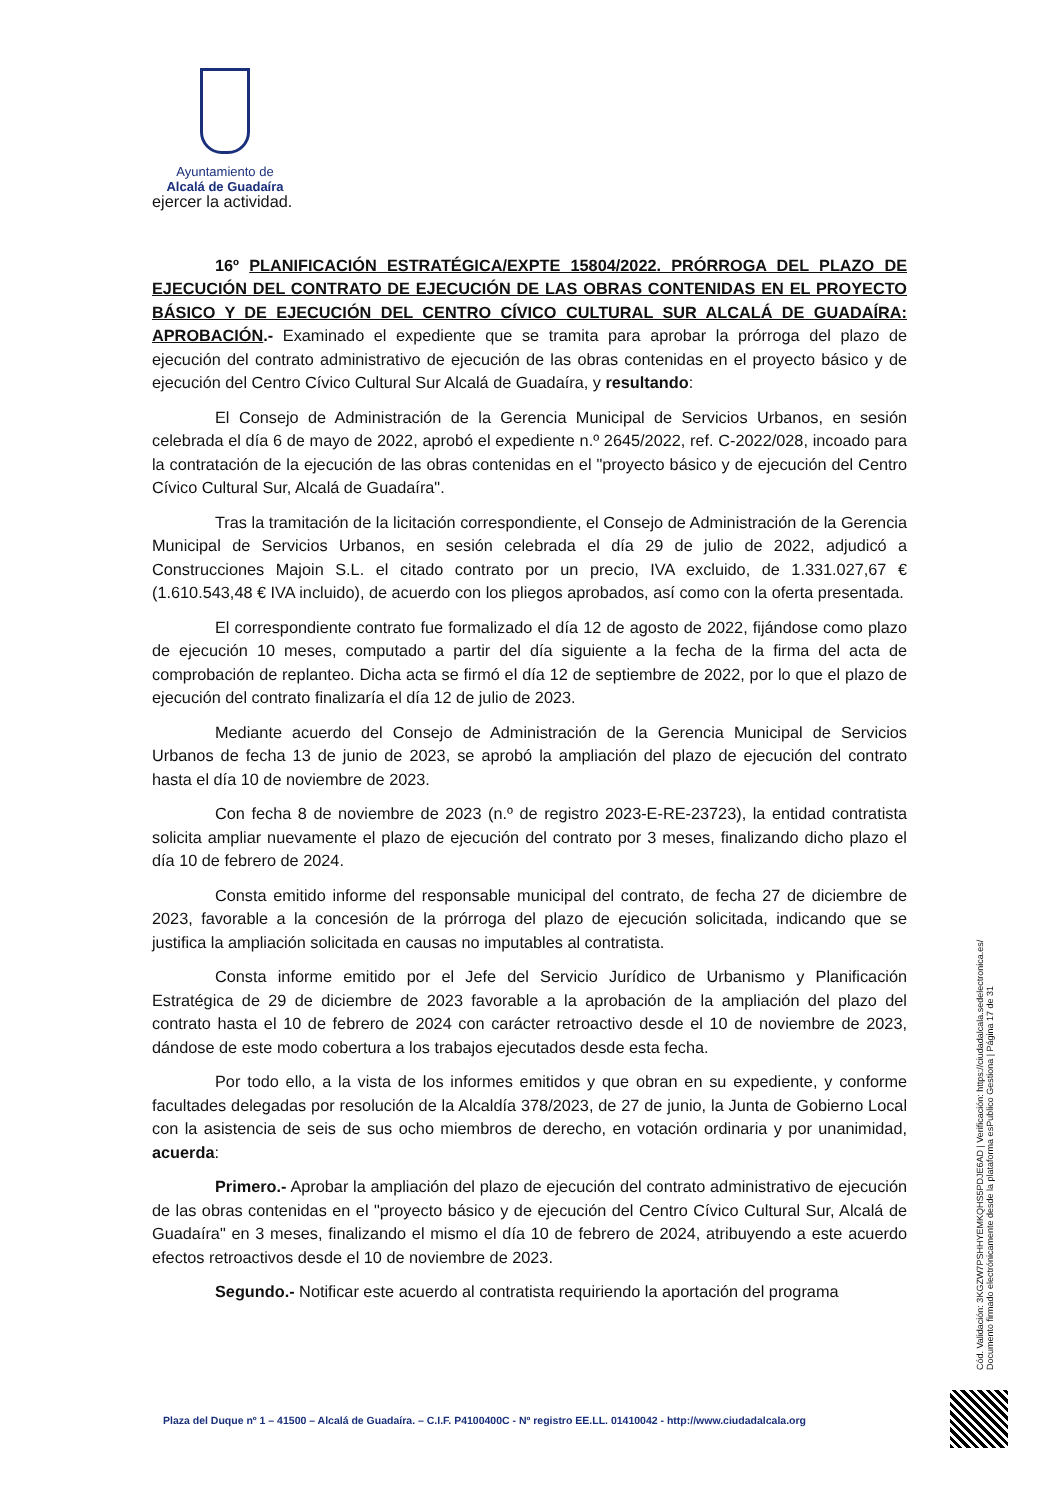Ayuntamiento de
Alcalá de Guadaíra
ejercer la actividad.
16º PLANIFICACIÓN ESTRATÉGICA/EXPTE 15804/2022. PRÓRROGA DEL PLAZO DE EJECUCIÓN DEL CONTRATO DE EJECUCIÓN DE LAS OBRAS CONTENIDAS EN EL PROYECTO BÁSICO Y DE EJECUCIÓN DEL CENTRO CÍVICO CULTURAL SUR ALCALÁ DE GUADAÍRA: APROBACIÓN.- Examinado el expediente que se tramita para aprobar la prórroga del plazo de ejecución del contrato administrativo de ejecución de las obras contenidas en el proyecto básico y de ejecución del Centro Cívico Cultural Sur Alcalá de Guadaíra, y resultando:
El Consejo de Administración de la Gerencia Municipal de Servicios Urbanos, en sesión celebrada el día 6 de mayo de 2022, aprobó el expediente n.º 2645/2022, ref. C-2022/028, incoado para la contratación de la ejecución de las obras contenidas en el "proyecto básico y de ejecución del Centro Cívico Cultural Sur, Alcalá de Guadaíra".
Tras la tramitación de la licitación correspondiente, el Consejo de Administración de la Gerencia Municipal de Servicios Urbanos, en sesión celebrada el día 29 de julio de 2022, adjudicó a Construcciones Majoin S.L. el citado contrato por un precio, IVA excluido, de 1.331.027,67 € (1.610.543,48 € IVA incluido), de acuerdo con los pliegos aprobados, así como con la oferta presentada.
El correspondiente contrato fue formalizado el día 12 de agosto de 2022, fijándose como plazo de ejecución 10 meses, computado a partir del día siguiente a la fecha de la firma del acta de comprobación de replanteo. Dicha acta se firmó el día 12 de septiembre de 2022, por lo que el plazo de ejecución del contrato finalizaría el día 12 de julio de 2023.
Mediante acuerdo del Consejo de Administración de la Gerencia Municipal de Servicios Urbanos de fecha 13 de junio de 2023, se aprobó la ampliación del plazo de ejecución del contrato hasta el día 10 de noviembre de 2023.
Con fecha 8 de noviembre de 2023 (n.º de registro 2023-E-RE-23723), la entidad contratista solicita ampliar nuevamente el plazo de ejecución del contrato por 3 meses, finalizando dicho plazo el día 10 de febrero de 2024.
Consta emitido informe del responsable municipal del contrato, de fecha 27 de diciembre de 2023, favorable a la concesión de la prórroga del plazo de ejecución solicitada, indicando que se justifica la ampliación solicitada en causas no imputables al contratista.
Consta informe emitido por el Jefe del Servicio Jurídico de Urbanismo y Planificación Estratégica de 29 de diciembre de 2023 favorable a la aprobación de la ampliación del plazo del contrato hasta el 10 de febrero de 2024 con carácter retroactivo desde el 10 de noviembre de 2023, dándose de este modo cobertura a los trabajos ejecutados desde esta fecha.
Por todo ello, a la vista de los informes emitidos y que obran en su expediente, y conforme facultades delegadas por resolución de la Alcaldía 378/2023, de 27 de junio, la Junta de Gobierno Local con la asistencia de seis de sus ocho miembros de derecho, en votación ordinaria y por unanimidad, acuerda:
Primero.- Aprobar la ampliación del plazo de ejecución del contrato administrativo de ejecución de las obras contenidas en el "proyecto básico y de ejecución del Centro Cívico Cultural Sur, Alcalá de Guadaíra" en 3 meses, finalizando el mismo el día 10 de febrero de 2024, atribuyendo a este acuerdo efectos retroactivos desde el 10 de noviembre de 2023.
Segundo.- Notificar este acuerdo al contratista requiriendo la aportación del programa
Cód. Validación: 3KGZW7PSHHYEMKQHS5PDJE6AD | Verificación: https://ciudadalcala.sedelectronica.es/
Documento firmado electrónicamente desde la plataforma esPublico Gestiona | Página 17 de 31
Plaza del Duque nº 1 – 41500 – Alcalá de Guadaíra. – C.I.F. P4100400C - Nº registro EE.LL. 01410042 - http://www.ciudadalcala.org